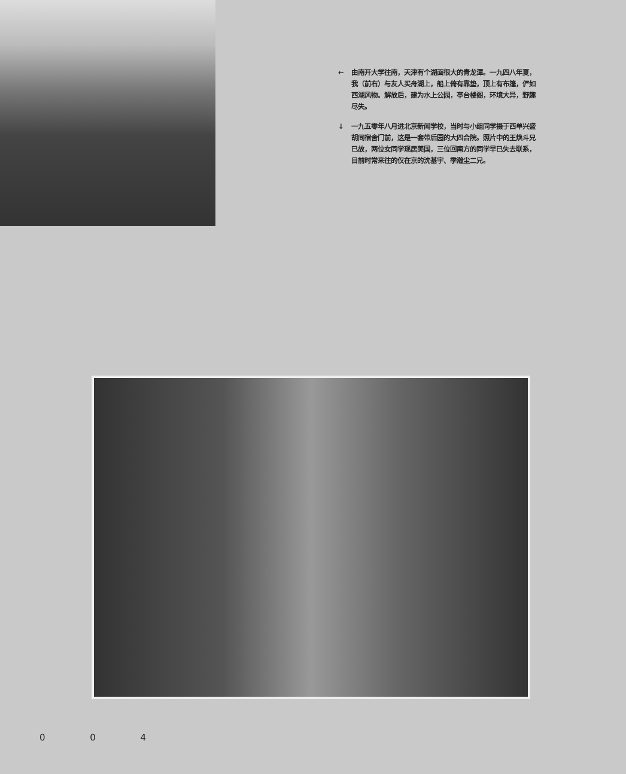← 由南开大学往南，天津有个湖面很大的青龙潭。一九四八年夏，我（前右）与友人买舟湖上，船上倚有靠垫，顶上有布篷，俨如西湖风物。解放后，建为水上公园，亭台楼阁，环境大异，野趣尽失。
↓ 一九五零年八月进北京新闻学校，当时与小组同学摄于西单兴盛胡同宿舍门前，这是一套带后园的大四合院。照片中的王焕斗兄已故，两位女同学现居美国，三位回南方的同学早已失去联系，目前时常来往的仅在京的沈基宇、季瀚尘二兄。
0 0 4